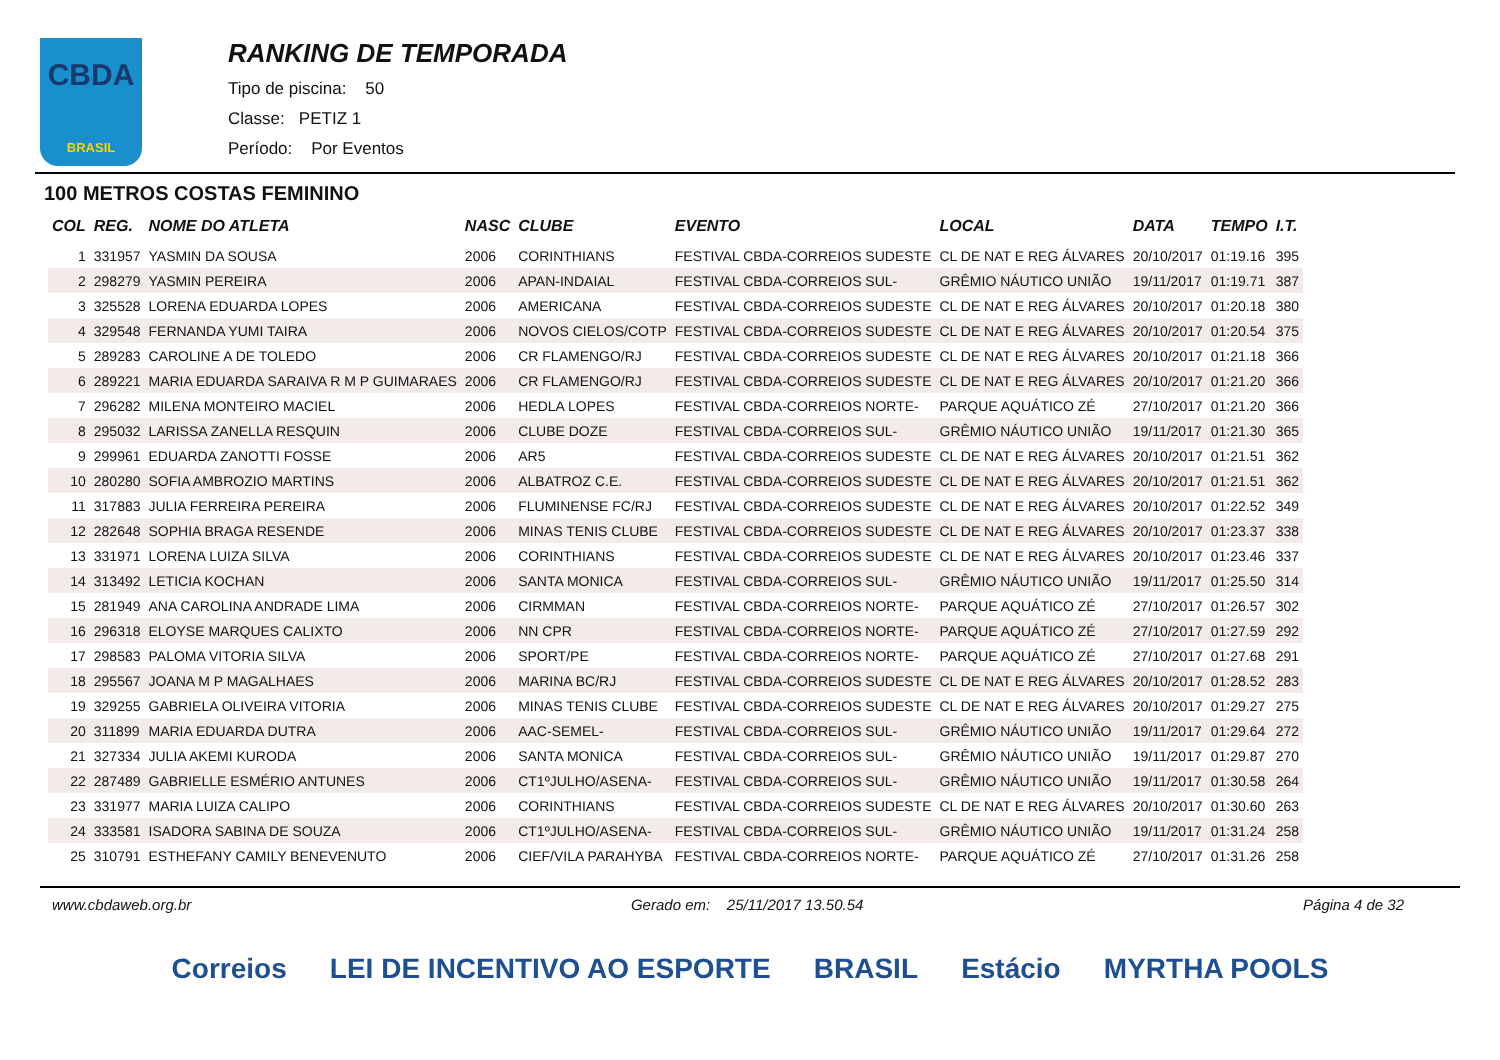CBDA
BRASIL
RANKING DE TEMPORADA
Tipo de piscina: 50
Classe: PETIZ 1
Período: Por Eventos
100 METROS COSTAS FEMININO
| COL | REG. | NOME DO ATLETA | NASC | CLUBE | EVENTO | LOCAL | DATA | TEMPO | I.T. |
| --- | --- | --- | --- | --- | --- | --- | --- | --- | --- |
| 1 | 331957 | YASMIN DA SOUSA | 2006 | CORINTHIANS | FESTIVAL CBDA-CORREIOS SUDESTE | CL DE NAT E REG ÁLVARES | 20/10/2017 | 01:19.16 | 395 |
| 2 | 298279 | YASMIN PEREIRA | 2006 | APAN-INDAIAL | FESTIVAL CBDA-CORREIOS SUL- | GRÊMIO NÁUTICO UNIÃO | 19/11/2017 | 01:19.71 | 387 |
| 3 | 325528 | LORENA EDUARDA LOPES | 2006 | AMERICANA | FESTIVAL CBDA-CORREIOS SUDESTE | CL DE NAT E REG ÁLVARES | 20/10/2017 | 01:20.18 | 380 |
| 4 | 329548 | FERNANDA YUMI TAIRA | 2006 | NOVOS CIELOS/COTP | FESTIVAL CBDA-CORREIOS SUDESTE | CL DE NAT E REG ÁLVARES | 20/10/2017 | 01:20.54 | 375 |
| 5 | 289283 | CAROLINE A DE TOLEDO | 2006 | CR FLAMENGO/RJ | FESTIVAL CBDA-CORREIOS SUDESTE | CL DE NAT E REG ÁLVARES | 20/10/2017 | 01:21.18 | 366 |
| 6 | 289221 | MARIA EDUARDA SARAIVA R M P GUIMARAES | 2006 | CR FLAMENGO/RJ | FESTIVAL CBDA-CORREIOS SUDESTE | CL DE NAT E REG ÁLVARES | 20/10/2017 | 01:21.20 | 366 |
| 7 | 296282 | MILENA MONTEIRO MACIEL | 2006 | HEDLA LOPES | FESTIVAL CBDA-CORREIOS NORTE- | PARQUE AQUÁTICO ZÉ | 27/10/2017 | 01:21.20 | 366 |
| 8 | 295032 | LARISSA ZANELLA RESQUIN | 2006 | CLUBE DOZE | FESTIVAL CBDA-CORREIOS SUL- | GRÊMIO NÁUTICO UNIÃO | 19/11/2017 | 01:21.30 | 365 |
| 9 | 299961 | EDUARDA ZANOTTI FOSSE | 2006 | AR5 | FESTIVAL CBDA-CORREIOS SUDESTE | CL DE NAT E REG ÁLVARES | 20/10/2017 | 01:21.51 | 362 |
| 10 | 280280 | SOFIA AMBROZIO MARTINS | 2006 | ALBATROZ C.E. | FESTIVAL CBDA-CORREIOS SUDESTE | CL DE NAT E REG ÁLVARES | 20/10/2017 | 01:21.51 | 362 |
| 11 | 317883 | JULIA FERREIRA PEREIRA | 2006 | FLUMINENSE FC/RJ | FESTIVAL CBDA-CORREIOS SUDESTE | CL DE NAT E REG ÁLVARES | 20/10/2017 | 01:22.52 | 349 |
| 12 | 282648 | SOPHIA BRAGA RESENDE | 2006 | MINAS TENIS CLUBE | FESTIVAL CBDA-CORREIOS SUDESTE | CL DE NAT E REG ÁLVARES | 20/10/2017 | 01:23.37 | 338 |
| 13 | 331971 | LORENA LUIZA SILVA | 2006 | CORINTHIANS | FESTIVAL CBDA-CORREIOS SUDESTE | CL DE NAT E REG ÁLVARES | 20/10/2017 | 01:23.46 | 337 |
| 14 | 313492 | LETICIA KOCHAN | 2006 | SANTA MONICA | FESTIVAL CBDA-CORREIOS SUL- | GRÊMIO NÁUTICO UNIÃO | 19/11/2017 | 01:25.50 | 314 |
| 15 | 281949 | ANA CAROLINA ANDRADE LIMA | 2006 | CIRMMAN | FESTIVAL CBDA-CORREIOS NORTE- | PARQUE AQUÁTICO ZÉ | 27/10/2017 | 01:26.57 | 302 |
| 16 | 296318 | ELOYSE MARQUES CALIXTO | 2006 | NN CPR | FESTIVAL CBDA-CORREIOS NORTE- | PARQUE AQUÁTICO ZÉ | 27/10/2017 | 01:27.59 | 292 |
| 17 | 298583 | PALOMA VITORIA SILVA | 2006 | SPORT/PE | FESTIVAL CBDA-CORREIOS NORTE- | PARQUE AQUÁTICO ZÉ | 27/10/2017 | 01:27.68 | 291 |
| 18 | 295567 | JOANA M P MAGALHAES | 2006 | MARINA BC/RJ | FESTIVAL CBDA-CORREIOS SUDESTE | CL DE NAT E REG ÁLVARES | 20/10/2017 | 01:28.52 | 283 |
| 19 | 329255 | GABRIELA OLIVEIRA VITORIA | 2006 | MINAS TENIS CLUBE | FESTIVAL CBDA-CORREIOS SUDESTE | CL DE NAT E REG ÁLVARES | 20/10/2017 | 01:29.27 | 275 |
| 20 | 311899 | MARIA EDUARDA DUTRA | 2006 | AAC-SEMEL- | FESTIVAL CBDA-CORREIOS SUL- | GRÊMIO NÁUTICO UNIÃO | 19/11/2017 | 01:29.64 | 272 |
| 21 | 327334 | JULIA AKEMI KURODA | 2006 | SANTA MONICA | FESTIVAL CBDA-CORREIOS SUL- | GRÊMIO NÁUTICO UNIÃO | 19/11/2017 | 01:29.87 | 270 |
| 22 | 287489 | GABRIELLE ESMÉRIO ANTUNES | 2006 | CT1ºJULHO/ASENA- | FESTIVAL CBDA-CORREIOS SUL- | GRÊMIO NÁUTICO UNIÃO | 19/11/2017 | 01:30.58 | 264 |
| 23 | 331977 | MARIA LUIZA CALIPO | 2006 | CORINTHIANS | FESTIVAL CBDA-CORREIOS SUDESTE | CL DE NAT E REG ÁLVARES | 20/10/2017 | 01:30.60 | 263 |
| 24 | 333581 | ISADORA SABINA DE SOUZA | 2006 | CT1ºJULHO/ASENA- | FESTIVAL CBDA-CORREIOS SUL- | GRÊMIO NÁUTICO UNIÃO | 19/11/2017 | 01:31.24 | 258 |
| 25 | 310791 | ESTHEFANY CAMILY BENEVENUTO | 2006 | CIEF/VILA PARAHYBA | FESTIVAL CBDA-CORREIOS NORTE- | PARQUE AQUÁTICO ZÉ | 27/10/2017 | 01:31.26 | 258 |
www.cbdaweb.org.br Gerado em: 25/11/2017 13.50.54 Página 4 de 32
Correios LEI DE INCENTIVO AO ESPORTE BRASIL Estácio MYRTHA POOLS